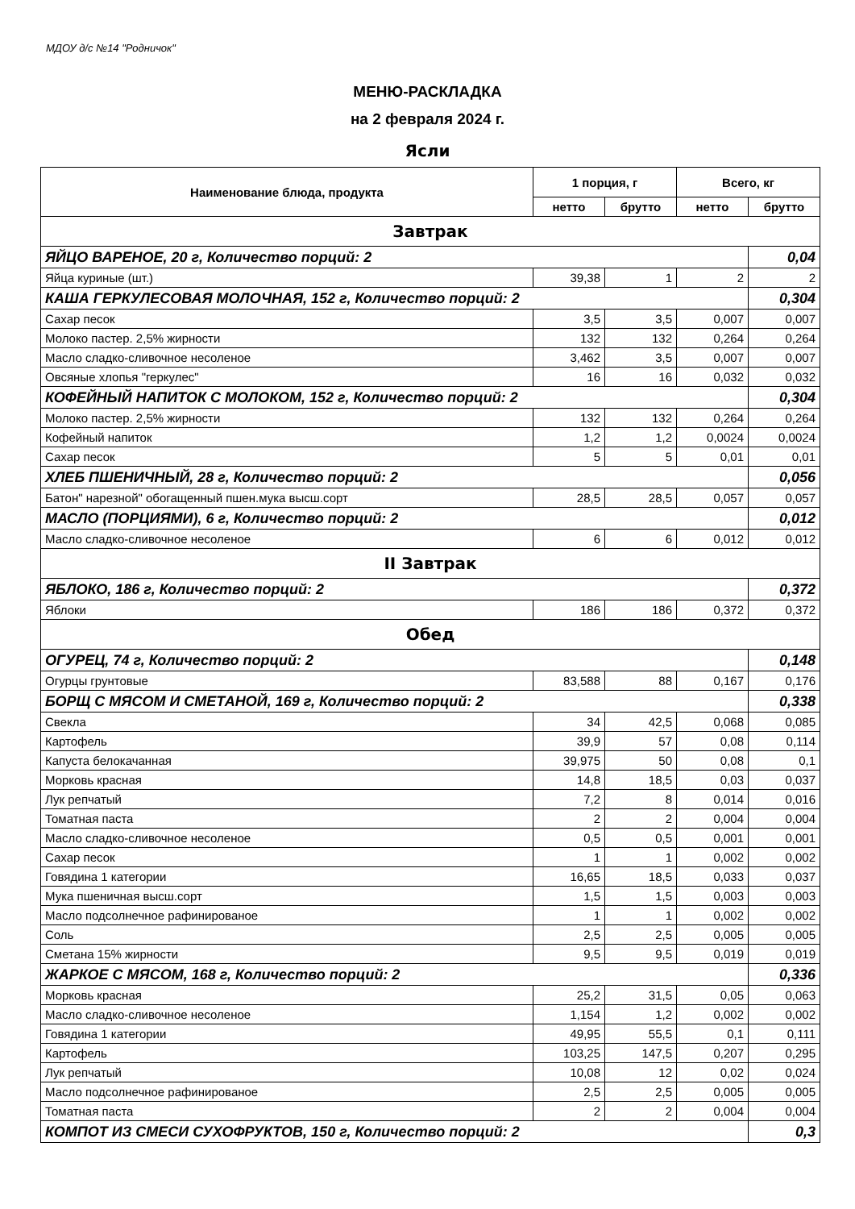МДОУ д/с №14 "Родничок"
МЕНЮ-РАСКЛАДКА
на 2 февраля 2024 г.
Ясли
| Наименование блюда, продукта | 1 порция, г | | Всего, кг | |
| --- | --- | --- | --- | --- |
| | нетто | брутто | нетто | брутто |
| Завтрак | | | | |
| ЯЙЦО ВАРЕНОЕ, 20 г, Количество порций: 2 | | | | 0,04 |
| Яйца куриные (шт.) | 39,38 | 1 | 2 | 2 |
| КАША ГЕРКУЛЕСОВАЯ МОЛОЧНАЯ, 152 г, Количество порций: 2 | | | | 0,304 |
| Сахар песок | 3,5 | 3,5 | 0,007 | 0,007 |
| Молоко пастер. 2,5% жирности | 132 | 132 | 0,264 | 0,264 |
| Масло сладко-сливочное несоленое | 3,462 | 3,5 | 0,007 | 0,007 |
| Овсяные хлопья "геркулес" | 16 | 16 | 0,032 | 0,032 |
| КОФЕЙНЫЙ НАПИТОК С МОЛОКОМ, 152 г, Количество порций: 2 | | | | 0,304 |
| Молоко пастер. 2,5% жирности | 132 | 132 | 0,264 | 0,264 |
| Кофейный напиток | 1,2 | 1,2 | 0,0024 | 0,0024 |
| Сахар песок | 5 | 5 | 0,01 | 0,01 |
| ХЛЕБ ПШЕНИЧНЫЙ, 28 г, Количество порций: 2 | | | | 0,056 |
| Батон" нарезной" обогащенный пшен.мука высш.сорт | 28,5 | 28,5 | 0,057 | 0,057 |
| МАСЛО (ПОРЦИЯМИ), 6 г, Количество порций: 2 | | | | 0,012 |
| Масло сладко-сливочное несоленое | 6 | 6 | 0,012 | 0,012 |
| II Завтрак | | | | |
| ЯБЛОКО, 186 г, Количество порций: 2 | | | | 0,372 |
| Яблоки | 186 | 186 | 0,372 | 0,372 |
| Обед | | | | |
| ОГУРЕЦ, 74 г, Количество порций: 2 | | | | 0,148 |
| Огурцы грунтовые | 83,588 | 88 | 0,167 | 0,176 |
| БОРЩ С МЯСОМ И СМЕТАНОЙ, 169 г, Количество порций: 2 | | | | 0,338 |
| Свекла | 34 | 42,5 | 0,068 | 0,085 |
| Картофель | 39,9 | 57 | 0,08 | 0,114 |
| Капуста белокачанная | 39,975 | 50 | 0,08 | 0,1 |
| Морковь красная | 14,8 | 18,5 | 0,03 | 0,037 |
| Лук репчатый | 7,2 | 8 | 0,014 | 0,016 |
| Томатная паста | 2 | 2 | 0,004 | 0,004 |
| Масло сладко-сливочное несоленое | 0,5 | 0,5 | 0,001 | 0,001 |
| Сахар песок | 1 | 1 | 0,002 | 0,002 |
| Говядина 1 категории | 16,65 | 18,5 | 0,033 | 0,037 |
| Мука пшеничная высш.сорт | 1,5 | 1,5 | 0,003 | 0,003 |
| Масло подсолнечное рафинированое | 1 | 1 | 0,002 | 0,002 |
| Соль | 2,5 | 2,5 | 0,005 | 0,005 |
| Сметана 15% жирности | 9,5 | 9,5 | 0,019 | 0,019 |
| ЖАРКОЕ С МЯСОМ, 168 г, Количество порций: 2 | | | | 0,336 |
| Морковь красная | 25,2 | 31,5 | 0,05 | 0,063 |
| Масло сладко-сливочное несоленое | 1,154 | 1,2 | 0,002 | 0,002 |
| Говядина 1 категории | 49,95 | 55,5 | 0,1 | 0,111 |
| Картофель | 103,25 | 147,5 | 0,207 | 0,295 |
| Лук репчатый | 10,08 | 12 | 0,02 | 0,024 |
| Масло подсолнечное рафинированое | 2,5 | 2,5 | 0,005 | 0,005 |
| Томатная паста | 2 | 2 | 0,004 | 0,004 |
| КОМПОТ ИЗ СМЕСИ СУХОФРУКТОВ, 150 г, Количество порций: 2 | | | | 0,3 |